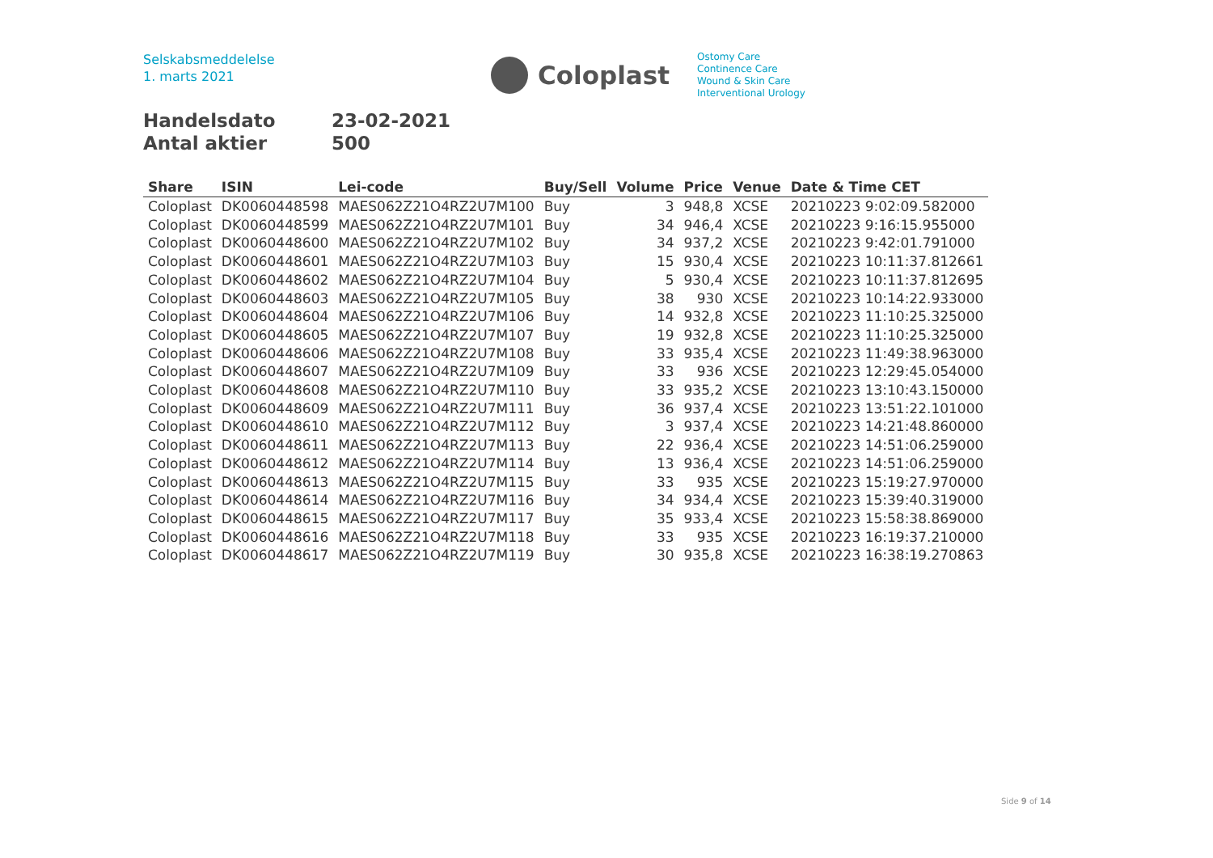Selskabsmeddelelse
1. marts 2021
Coloplast
Ostomy Care
Continence Care
Wound & Skin Care
Interventional Urology
Handelsdato 23-02-2021
Antal aktier 500
| Share | ISIN | Lei-code | Buy/Sell | Volume | Price | Venue | Date & Time CET |
| --- | --- | --- | --- | --- | --- | --- | --- |
| Coloplast | DK0060448598 | MAES062Z21O4RZ2U7M100 | Buy | 3 | 948,8 | XCSE | 20210223 9:02:09.582000 |
| Coloplast | DK0060448599 | MAES062Z21O4RZ2U7M101 | Buy | 34 | 946,4 | XCSE | 20210223 9:16:15.955000 |
| Coloplast | DK0060448600 | MAES062Z21O4RZ2U7M102 | Buy | 34 | 937,2 | XCSE | 20210223 9:42:01.791000 |
| Coloplast | DK0060448601 | MAES062Z21O4RZ2U7M103 | Buy | 15 | 930,4 | XCSE | 20210223 10:11:37.812661 |
| Coloplast | DK0060448602 | MAES062Z21O4RZ2U7M104 | Buy | 5 | 930,4 | XCSE | 20210223 10:11:37.812695 |
| Coloplast | DK0060448603 | MAES062Z21O4RZ2U7M105 | Buy | 38 | 930 | XCSE | 20210223 10:14:22.933000 |
| Coloplast | DK0060448604 | MAES062Z21O4RZ2U7M106 | Buy | 14 | 932,8 | XCSE | 20210223 11:10:25.325000 |
| Coloplast | DK0060448605 | MAES062Z21O4RZ2U7M107 | Buy | 19 | 932,8 | XCSE | 20210223 11:10:25.325000 |
| Coloplast | DK0060448606 | MAES062Z21O4RZ2U7M108 | Buy | 33 | 935,4 | XCSE | 20210223 11:49:38.963000 |
| Coloplast | DK0060448607 | MAES062Z21O4RZ2U7M109 | Buy | 33 | 936 | XCSE | 20210223 12:29:45.054000 |
| Coloplast | DK0060448608 | MAES062Z21O4RZ2U7M110 | Buy | 33 | 935,2 | XCSE | 20210223 13:10:43.150000 |
| Coloplast | DK0060448609 | MAES062Z21O4RZ2U7M111 | Buy | 36 | 937,4 | XCSE | 20210223 13:51:22.101000 |
| Coloplast | DK0060448610 | MAES062Z21O4RZ2U7M112 | Buy | 3 | 937,4 | XCSE | 20210223 14:21:48.860000 |
| Coloplast | DK0060448611 | MAES062Z21O4RZ2U7M113 | Buy | 22 | 936,4 | XCSE | 20210223 14:51:06.259000 |
| Coloplast | DK0060448612 | MAES062Z21O4RZ2U7M114 | Buy | 13 | 936,4 | XCSE | 20210223 14:51:06.259000 |
| Coloplast | DK0060448613 | MAES062Z21O4RZ2U7M115 | Buy | 33 | 935 | XCSE | 20210223 15:19:27.970000 |
| Coloplast | DK0060448614 | MAES062Z21O4RZ2U7M116 | Buy | 34 | 934,4 | XCSE | 20210223 15:39:40.319000 |
| Coloplast | DK0060448615 | MAES062Z21O4RZ2U7M117 | Buy | 35 | 933,4 | XCSE | 20210223 15:58:38.869000 |
| Coloplast | DK0060448616 | MAES062Z21O4RZ2U7M118 | Buy | 33 | 935 | XCSE | 20210223 16:19:37.210000 |
| Coloplast | DK0060448617 | MAES062Z21O4RZ2U7M119 | Buy | 30 | 935,8 | XCSE | 20210223 16:38:19.270863 |
Side 9 of 14